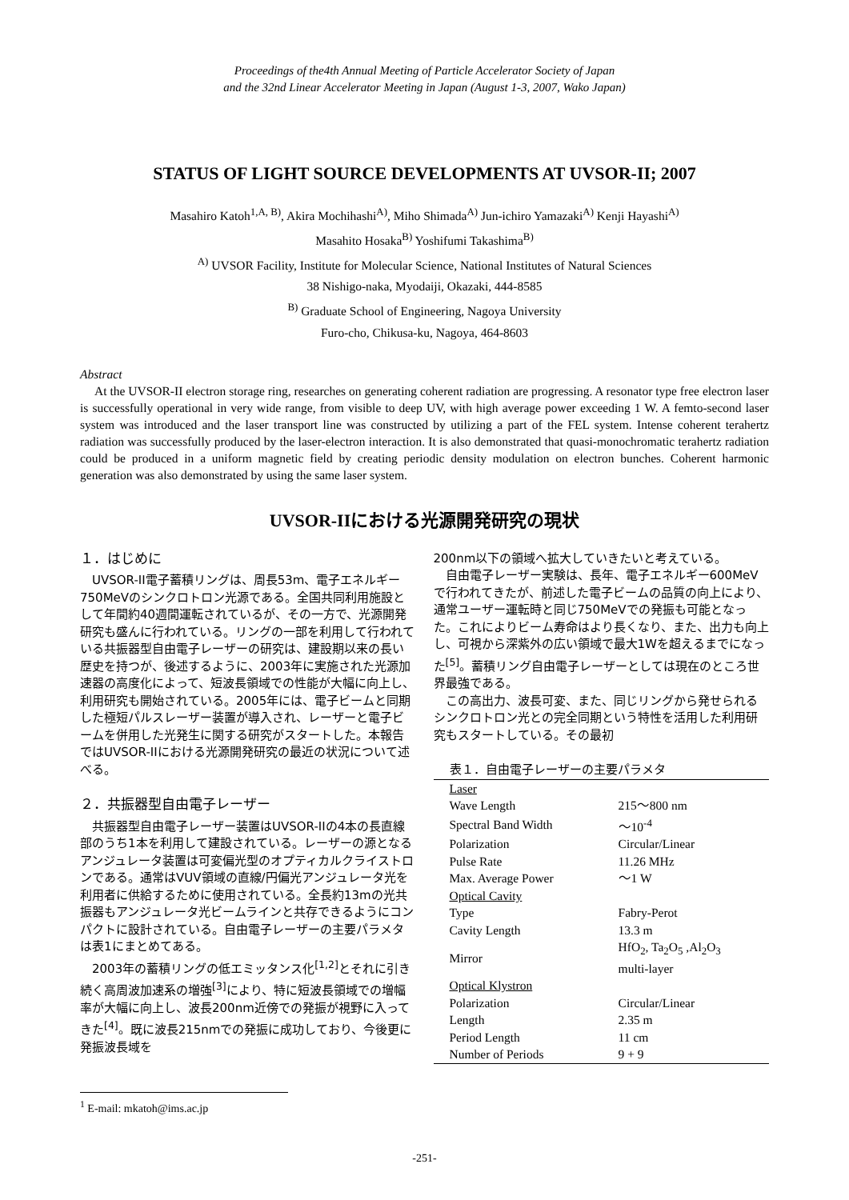Proceedings of the4th Annual Meeting of Particle Accelerator Society of Japan
and the 32nd Linear Accelerator Meeting in Japan (August 1-3, 2007, Wako Japan)
STATUS OF LIGHT SOURCE DEVELOPMENTS AT UVSOR-II; 2007
Masahiro Katoh<sup>1,A, B)</sup>, Akira Mochihashi<sup>A)</sup>, Miho Shimada<sup>A)</sup> Jun-ichiro Yamazaki<sup>A)</sup> Kenji Hayashi<sup>A)</sup>
Masahito Hosaka<sup>B)</sup> Yoshifumi Takashima<sup>B)</sup>
<sup>A)</sup> UVSOR Facility, Institute for Molecular Science, National Institutes of Natural Sciences
38 Nishigo-naka, Myodaiji, Okazaki, 444-8585
<sup>B)</sup> Graduate School of Engineering, Nagoya University
Furo-cho, Chikusa-ku, Nagoya, 464-8603
Abstract
At the UVSOR-II electron storage ring, researches on generating coherent radiation are progressing. A resonator type free electron laser is successfully operational in very wide range, from visible to deep UV, with high average power exceeding 1 W. A femto-second laser system was introduced and the laser transport line was constructed by utilizing a part of the FEL system. Intense coherent terahertz radiation was successfully produced by the laser-electron interaction. It is also demonstrated that quasi-monochromatic terahertz radiation could be produced in a uniform magnetic field by creating periodic density modulation on electron bunches. Coherent harmonic generation was also demonstrated by using the same laser system.
UVSOR-IIにおける光源開発研究の現状
１．はじめに
UVSOR-II電子蓄積リングは、周長53m、電子エネルギー750MeVのシンクロトロン光源である。全国共同利用施設として年間約40週間運転されているが、その一方で、光源開発研究も盛んに行われている。リングの一部を利用して行われている共振器型自由電子レーザーの研究は、建設期以来の長い歴史を持つが、後述するように、2003年に実施された光源加速器の高度化によって、短波長領域での性能が大幅に向上し、利用研究も開始されている。2005年には、電子ビームと同期した極短パルスレーザー装置が導入され、レーザーと電子ビームを併用した光発生に関する研究がスタートした。本報告ではUVSOR-IIにおける光源開発研究の最近の状況について述べる。
２．共振器型自由電子レーザー
共振器型自由電子レーザー装置はUVSOR-IIの4本の長直線部のうち1本を利用して建設されている。レーザーの源となるアンジュレータ装置は可変偏光型のオプティカルクライストロンである。通常はVUV領域の直線/円偏光アンジュレータ光を利用者に供給するために使用されている。全長約13mの光共振器もアンジュレータ光ビームラインと共存できるようにコンパクトに設計されている。自由電子レーザーの主要パラメタは表1にまとめてある。
2003年の蓄積リングの低エミッタンス化<sup>[1,2]</sup>とそれに引き続く高周波加速系の増強<sup>[3]</sup>により、特に短波長領域での増幅率が大幅に向上し、波長200nm近傍での発振が視野に入ってきた<sup>[4]</sup>。既に波長215nmでの発振に成功しており、今後更に発振波長域を
200nm以下の領域へ拡大していきたいと考えている。
自由電子レーザー実験は、長年、電子エネルギー600MeVで行われてきたが、前述した電子ビームの品質の向上により、通常ユーザー運転時と同じ750MeVでの発振も可能となった。これによりビーム寿命はより長くなり、また、出力も向上し、可視から深紫外の広い領域で最大1Wを超えるまでになった<sup>[5]</sup>。蓄積リング自由電子レーザーとしては現在のところ世界最強である。
この高出力、波長可変、また、同じリングから発せられるシンクロトロン光との完全同期という特性を活用した利用研究もスタートしている。その最初
表１．自由電子レーザーの主要パラメタ
| Laser | |
| Wave Length | 215～800 nm |
| Spectral Band Width | ～10<sup>-4</sup> |
| Polarization | Circular/Linear |
| Pulse Rate | 11.26 MHz |
| Max. Average Power | ～1 W |
| Optical Cavity | |
| Type | Fabry-Perot |
| Cavity Length | 13.3 m |
| Mirror | HfO<sub>2</sub>, Ta<sub>2</sub>O<sub>5</sub> ,Al<sub>2</sub>O<sub>3</sub> multi-layer |
| Optical Klystron | |
| Polarization | Circular/Linear |
| Length | 2.35 m |
| Period Length | 11 cm |
| Number of Periods | 9 + 9 |
<sup>1</sup> E-mail: mkatoh@ims.ac.jp
-251-